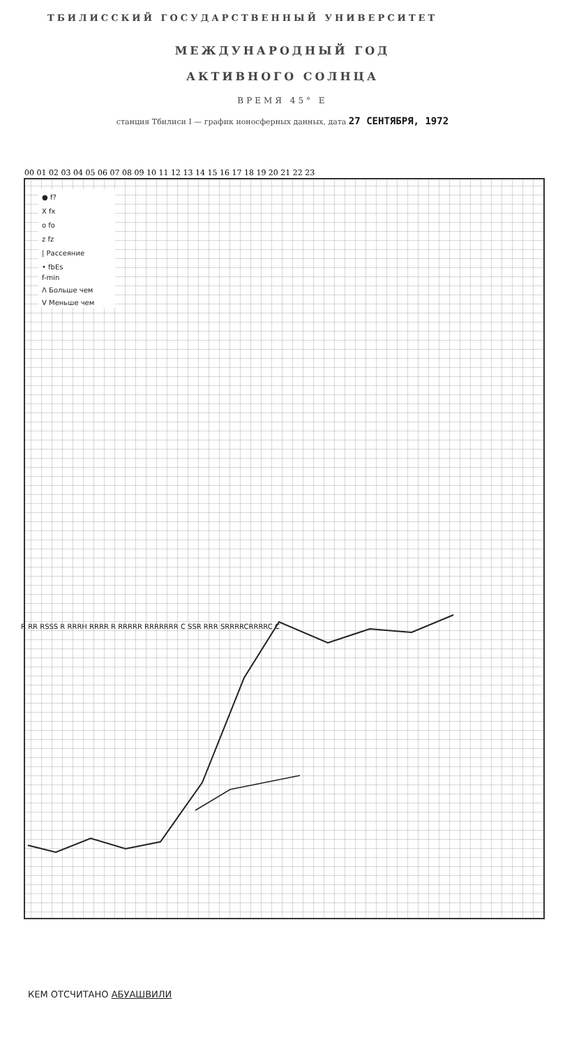ТБИЛИССКИЙ ГОСУДАРСТВЕННЫЙ УНИВЕРСИТЕТ
МЕЖДУНАРОДНЫЙ ГОД
АКТИВНОГО СОЛНЦА
ВРЕМЯ 45° E
станция Тбилиси I — график ионосферных данных, дата 27 СЕНТЯБРЯ, 1972
00 01 02 03 04 05 06 07 08 09 10 11 12 13 14 15 16 17 18 19 20 21 22 23
● f?
X fx
o fo
z fz
| Рассеяние
• fbEs
f-min
Λ Больше чем
V Меньше чем
R RR RSSS R RRRH RRRR R RRRRR RRRRRRR C SSR RRR SRRRRCRRRRC C
КЕМ ОТСЧИТАНО АБУАШВИЛИ